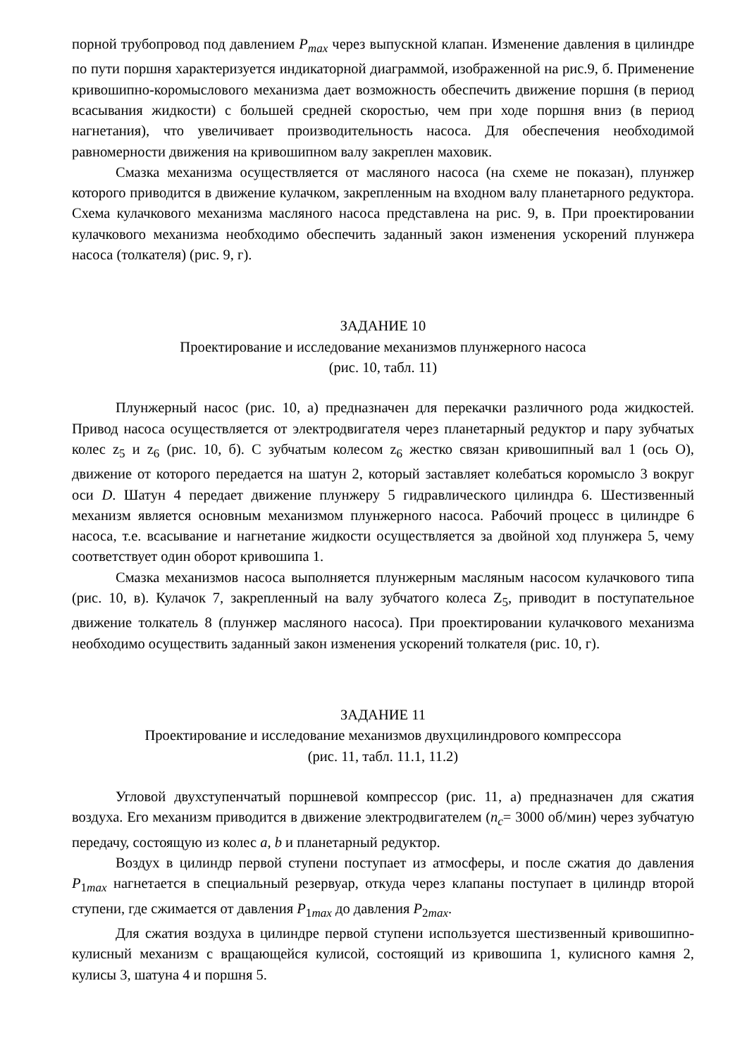порной трубопровод под давлением P<sub>max</sub> через выпускной клапан. Изменение давления в цилиндре по пути поршня характеризуется индикаторной диаграммой, изображенной на рис.9, б. Применение кривошипно-коромыслового механизма дает возможность обеспечить движение поршня (в период всасывания жидкости) с большей средней скоростью, чем при ходе поршня вниз (в период нагнетания), что увеличивает производительность насоса. Для обеспечения необходимой равномерности движения на кривошипном валу закреплен маховик.
Смазка механизма осуществляется от масляного насоса (на схеме не показан), плунжер которого приводится в движение кулачком, закрепленным на входном валу планетарного редуктора. Схема кулачкового механизма масляного насоса представлена на рис. 9, в. При проектировании кулачкового механизма необходимо обеспечить заданный закон изменения ускорений плунжера насоса (толкателя) (рис. 9, г).
ЗАДАНИЕ 10
Проектирование и исследование механизмов плунжерного насоса
(рис. 10, табл. 11)
Плунжерный насос (рис. 10, а) предназначен для перекачки различного рода жидкостей. Привод насоса осуществляется от электродвигателя через планетарный редуктор и пару зубчатых колес z<sub>5</sub> и z<sub>6</sub> (рис. 10, б). С зубчатым колесом z<sub>6</sub> жестко связан кривошипный вал 1 (ось O), движение от которого передается на шатун 2, который заставляет колебаться коромысло 3 вокруг оси D. Шатун 4 передает движение плунжеру 5 гидравлического цилиндра 6. Шестизвенный механизм является основным механизмом плунжерного насоса. Рабочий процесс в цилиндре 6 насоса, т.е. всасывание и нагнетание жидкости осуществляется за двойной ход плунжера 5, чему соответствует один оборот кривошипа 1.
Смазка механизмов насоса выполняется плунжерным масляным насосом кулачкового типа (рис. 10, в). Кулачок 7, закрепленный на валу зубчатого колеса Z<sub>5</sub>, приводит в поступательное движение толкатель 8 (плунжер масляного насоса). При проектировании кулачкового механизма необходимо осуществить заданный закон изменения ускорений толкателя (рис. 10, г).
ЗАДАНИЕ 11
Проектирование и исследование механизмов двухцилиндрового компрессора
(рис. 11, табл. 11.1, 11.2)
Угловой двухступенчатый поршневой компрессор (рис. 11, а) предназначен для сжатия воздуха. Его механизм приводится в движение электродвигателем (n<sub>c</sub>= 3000 об/мин) через зубчатую передачу, состоящую из колес a, b и планетарный редуктор.
Воздух в цилиндр первой ступени поступает из атмосферы, и после сжатия до давления P<sub>1max</sub> нагнетается в специальный резервуар, откуда через клапаны поступает в цилиндр второй ступени, где сжимается от давления P<sub>1max</sub> до давления P<sub>2max</sub>.
Для сжатия воздуха в цилиндре первой ступени используется шестизвенный кривошипно-кулисный механизм с вращающейся кулисой, состоящий из кривошипа 1, кулисного камня 2, кулисы 3, шатуна 4 и поршня 5.